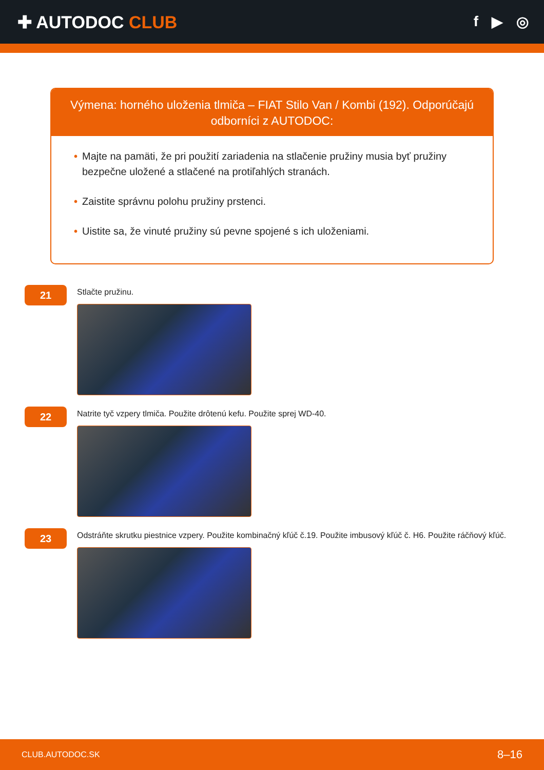✚ AUTODOC CLUB
f ▶ ◎
Výmena: horného uloženia tlmiča – FIAT Stilo Van / Kombi (192). Odporúčajú odborníci z AUTODOC:
• Majte na pamäti, že pri použití zariadenia na stlačenie pružiny musia byť pružiny bezpečne uložené a stlačené na protiľahlých stranách.
• Zaistite správnu polohu pružiny prstenci.
• Uistite sa, že vinuté pružiny sú pevne spojené s ich uloženiami.
21
Stlačte pružinu.
22
Natrite tyč vzpery tlmiča. Použite drôtenú kefu. Použite sprej WD-40.
23
Odstráňte skrutku piestnice vzpery. Použite kombinačný kľúč č.19. Použite imbusový kľúč č. H6. Použite ráčňový kľúč.
CLUB.AUTODOC.SK 8–16